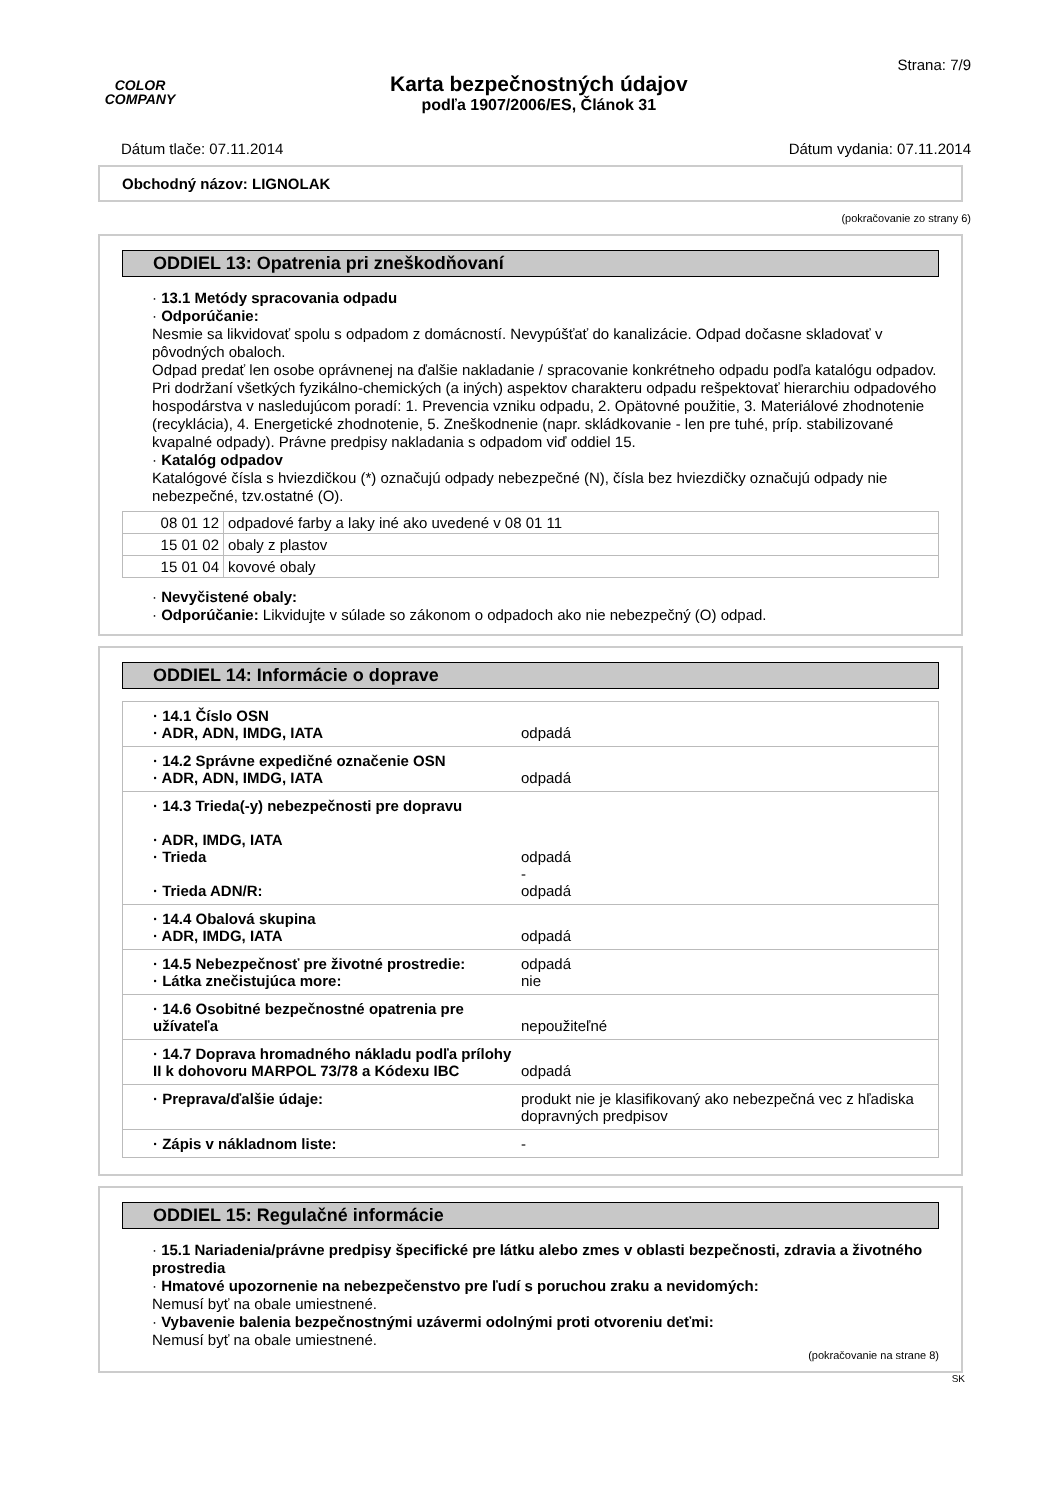COLOR
COMPANY
Karta bezpečnostných údajov
podľa 1907/2006/ES, Článok 31
Strana: 7/9
Dátum tlače: 07.11.2014 Dátum vydania: 07.11.2014
Obchodný názov: LIGNOLAK
(pokračovanie zo strany 6)
ODDIEL 13: Opatrenia pri zneškodňovaní
· 13.1 Metódy spracovania odpadu
· Odporúčanie:
Nesmie sa likvidovať spolu s odpadom z domácností. Nevypúšťať do kanalizácie. Odpad dočasne skladovať v pôvodných obaloch.
Odpad predať len osobe oprávnenej na ďalšie nakladanie / spracovanie konkrétneho odpadu podľa katalógu odpadov. Pri dodržaní všetkých fyzikálno-chemických (a iných) aspektov charakteru odpadu rešpektovať hierarchiu odpadového hospodárstva v nasledujúcom poradí: 1. Prevencia vzniku odpadu, 2. Opätovné použitie, 3. Materiálové zhodnotenie (recyklácia), 4. Energetické zhodnotenie, 5. Zneškodnenie (napr. skládkovanie - len pre tuhé, príp. stabilizované kvapalné odpady). Právne predpisy nakladania s odpadom viď oddiel 15.
· Katalóg odpadov
Katalógové čísla s hviezdičkou (*) označujú odpady nebezpečné (N), čísla bez hviezdičky označujú odpady nie nebezpečné, tzv.ostatné (O).
| 08 01 12 | odpadové farby a laky iné ako uvedené v 08 01 11 |
| 15 01 02 | obaly z plastov |
| 15 01 04 | kovové obaly |
· Nevyčistené obaly:
· Odporúčanie: Likvidujte v súlade so zákonom o odpadoch ako nie nebezpečný (O) odpad.
ODDIEL 14: Informácie o doprave
| · 14.1 Číslo OSN · ADR, ADN, IMDG, IATA | odpadá |
| · 14.2 Správne expedičné označenie OSN · ADR, ADN, IMDG, IATA | odpadá |
| · 14.3 Trieda(-y) nebezpečnosti pre dopravu · ADR, IMDG, IATA · Trieda · Trieda ADN/R: | odpadá - odpadá |
| · 14.4 Obalová skupina · ADR, IMDG, IATA | odpadá |
| · 14.5 Nebezpečnosť pre životné prostredie: · Látka znečistujúca more: | odpadá nie |
| · 14.6 Osobitné bezpečnostné opatrenia pre užívateľa | nepoužiteľné |
| · 14.7 Doprava hromadného nákladu podľa prílohy II k dohovoru MARPOL 73/78 a Kódexu IBC | odpadá |
| · Preprava/ďalšie údaje: | produkt nie je klasifikovaný ako nebezpečná vec z hľadiska dopravných predpisov |
| · Zápis v nákladnom liste: | - |
ODDIEL 15: Regulačné informácie
· 15.1 Nariadenia/právne predpisy špecifické pre látku alebo zmes v oblasti bezpečnosti, zdravia a životného prostredia
· Hmatové upozornenie na nebezpečenstvo pre ľudí s poruchou zraku a nevidomých:
Nemusí byť na obale umiestnené.
· Vybavenie balenia bezpečnostnými uzávermi odolnými proti otvoreniu deťmi:
Nemusí byť na obale umiestnené.
(pokračovanie na strane 8)
SK